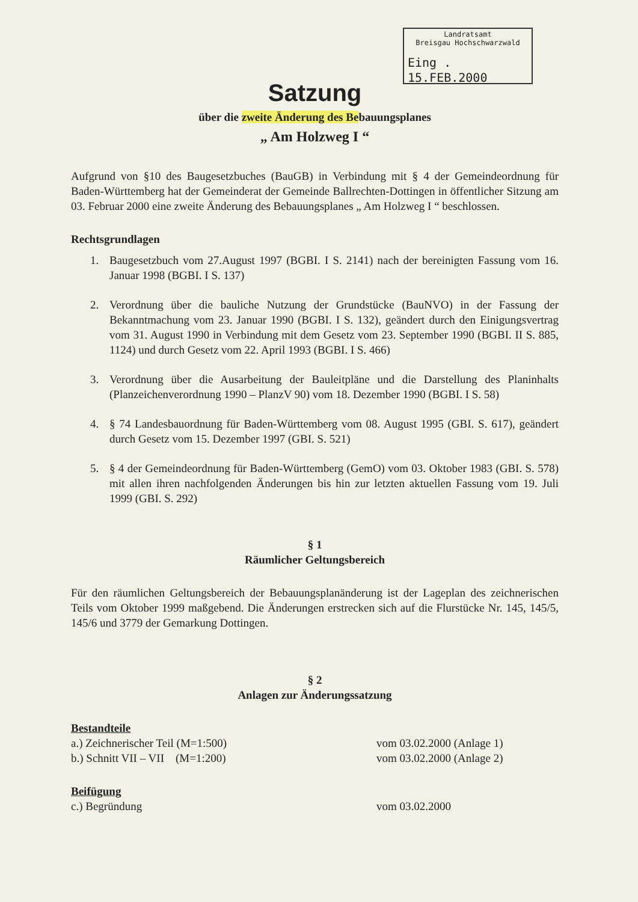Landratsamt
Breisgau Hochschwarzwald
Eing . 15.FEB.2000
Satzung
über die zweite Änderung des Bebauungsplanes
„ Am Holzweg I “
Aufgrund von §10 des Baugesetzbuches (BauGB) in Verbindung mit § 4 der Gemeindeordnung für Baden-Württemberg hat der Gemeinderat der Gemeinde Ballrechten-Dottingen in öffentlicher Sitzung am 03. Februar 2000 eine zweite Änderung des Bebauungsplanes „ Am Holzweg I “ beschlossen.
Rechtsgrundlagen
1. Baugesetzbuch vom 27.August 1997 (BGBI. I S. 2141) nach der bereinigten Fassung vom 16. Januar 1998 (BGBI. I S. 137)
2. Verordnung über die bauliche Nutzung der Grundstücke (BauNVO) in der Fassung der Bekanntmachung vom 23. Januar 1990 (BGBI. I S. 132), geändert durch den Einigungsvertrag vom 31. August 1990 in Verbindung mit dem Gesetz vom 23. September 1990 (BGBI. II S. 885, 1124) und durch Gesetz vom 22. April 1993 (BGBI. I S. 466)
3. Verordnung über die Ausarbeitung der Bauleitpläne und die Darstellung des Planinhalts (Planzeichenverordnung 1990 – PlanzV 90) vom 18. Dezember 1990 (BGBI. I S. 58)
4. § 74 Landesbauordnung für Baden-Württemberg vom 08. August 1995 (GBI. S. 617), geändert durch Gesetz vom 15. Dezember 1997 (GBI. S. 521)
5. § 4 der Gemeindeordnung für Baden-Württemberg (GemO) vom 03. Oktober 1983 (GBI. S. 578) mit allen ihren nachfolgenden Änderungen bis hin zur letzten aktuellen Fassung vom 19. Juli 1999 (GBI. S. 292)
§ 1
Räumlicher Geltungsbereich
Für den räumlichen Geltungsbereich der Bebauungsplanänderung ist der Lageplan des zeichnerischen Teils vom Oktober 1999 maßgebend. Die Änderungen erstrecken sich auf die Flurstücke Nr. 145, 145/5, 145/6 und 3779 der Gemarkung Dottingen.
§ 2
Anlagen zur Änderungssatzung
Bestandteile
a.) Zeichnerischer Teil (M=1:500) vom 03.02.2000 (Anlage 1)
b.) Schnitt VII – VII (M=1:200) vom 03.02.2000 (Anlage 2)
Beifügung
c.) Begründung vom 03.02.2000